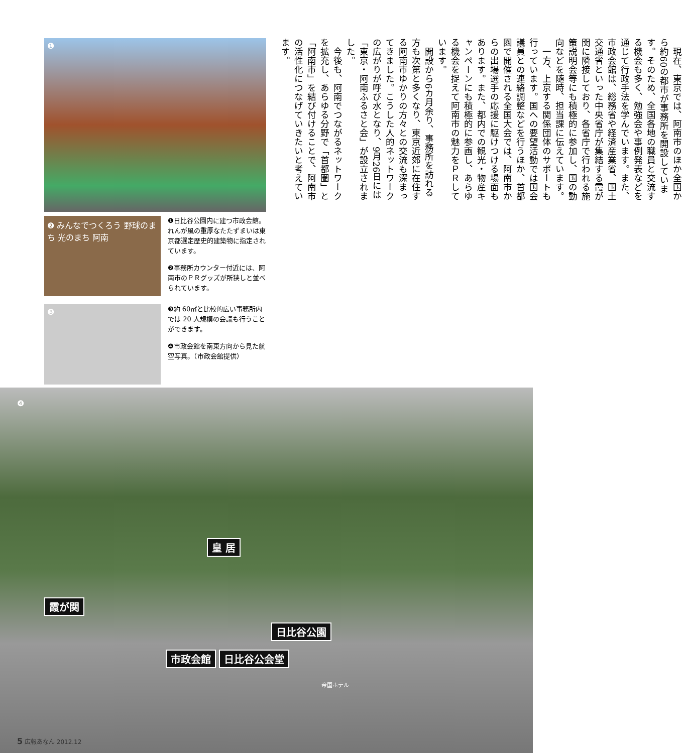❶
❷ みんなでつくろう 野球のまち 光のまち 阿南
❶日比谷公園内に建つ市政会館。れんが風の重厚なたたずまいは東京都選定歴史的建築物に指定されています。
❷事務所カウンター付近には、阿南市のＰＲグッズが所狭しと並べられています。
❸
❸約 60㎡と比較的広い事務所内では 20 人規模の会議も行うことができます。
❹市政会館を南東方向から見た航空写真。（市政会館提供）
現在、東京では、阿南市のほか全国から約60の都市が事務所を開設しています。そのため、全国各地の職員と交流する機会も多く、勉強会や事例発表などを通じて行政手法を学んでいます。また、市政会館は、総務省や経済産業省、国土交通省といった中央省庁が集結する霞が関に隣接しており、各省庁で行われる施策説明会等にも積極的に参加し、国の動向などを随時、担当課に伝えています。
一方、上京する関係団体のサポートも行っています。国への要望活動では国会議員との連絡調整などを行うほか、首都圏で開催される全国大会では、阿南市からの出場選手の応援に駆けつける場面もあります。また、都内での観光・物産キャンペーンにも積極的に参画し、あらゆる機会を捉えて阿南市の魅力をＰＲしています。
開設から6カ月余り、事務所を訪れる方も次第と多くなり、東京近郊に在住する阿南市ゆかりの方々との交流も深まってきました。こうした人的ネットワークの広がりが呼び水となり、9月26日には「東京・阿南ふるさと会」が設立されました。
今後も、阿南でつながるネットワークを拡充し、あらゆる分野で「首都圏」と「阿南市」を結び付けることで、阿南市の活性化につなげていきたいと考えています。
❹
皇 居
霞が関
日比谷公園
市政会館 日比谷公会堂
帝国ホテル
5 広報あなん 2012.12